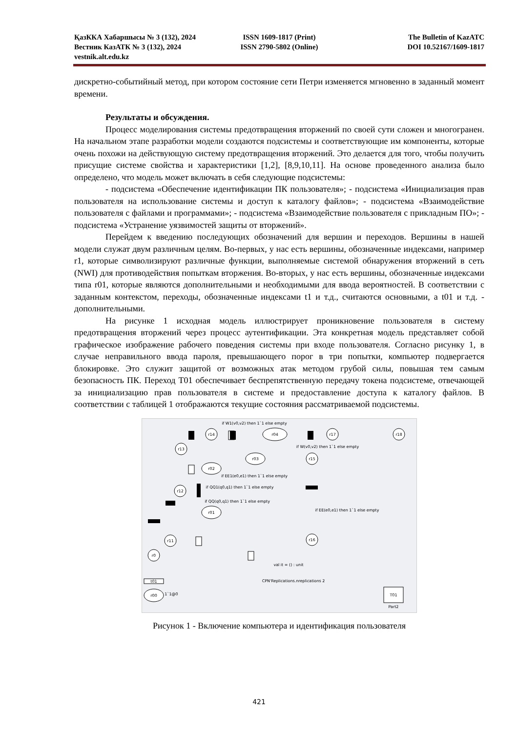ҚазККА Хабаршысы № 3 (132), 2024 ISSN 1609-1817 (Print) The Bulletin of KazATC
Вестник КазАТК № 3 (132), 2024 ISSN 2790-5802 (Online) DOI 10.52167/1609-1817
vestnik.alt.edu.kz
дискретно-событийный метод, при котором состояние сети Петри изменяется мгновенно в заданный момент времени.
Результаты и обсуждения.
Процесс моделирования системы предотвращения вторжений по своей сути сложен и многогранен. На начальном этапе разработки модели создаются подсистемы и соответствующие им компоненты, которые очень похожи на действующую систему предотвращения вторжений. Это делается для того, чтобы получить присущие системе свойства и характеристики [1,2], [8,9,10,11]. На основе проведенного анализа было определено, что модель может включать в себя следующие подсистемы:
- подсистема «Обеспечение идентификации ПК пользователя»; - подсистема «Инициализация прав пользователя на использование системы и доступ к каталогу файлов»; - подсистема «Взаимодействие пользователя с файлами и программами»; - подсистема «Взаимодействие пользователя с прикладным ПО»; - подсистема «Устранение уязвимостей защиты от вторжений».
Перейдем к введению последующих обозначений для вершин и переходов. Вершины в нашей модели служат двум различным целям. Во-первых, у нас есть вершины, обозначенные индексами, например r1, которые символизируют различные функции, выполняемые системой обнаружения вторжений в сеть (NWI) для противодействия попыткам вторжения. Во-вторых, у нас есть вершины, обозначенные индексами типа r01, которые являются дополнительными и необходимыми для ввода вероятностей. В соответствии с заданным контекстом, переходы, обозначенные индексами t1 и т.д., считаются основными, а t01 и т.д. - дополнительными.
На рисунке 1 исходная модель иллюстрирует проникновение пользователя в систему предотвращения вторжений через процесс аутентификации. Эта конкретная модель представляет собой графическое изображение рабочего поведения системы при входе пользователя. Согласно рисунку 1, в случае неправильного ввода пароля, превышающего порог в три попытки, компьютер подвергается блокировке. Это служит защитой от возможных атак методом грубой силы, повышая тем самым безопасность ПК. Переход T01 обеспечивает беспрепятственную передачу токена подсистеме, отвечающей за инициализацию прав пользователя в системе и предоставление доступа к каталогу файлов. В соответствии с таблицей 1 отображаются текущие состояния рассматриваемой подсистемы.
r14
r04
r17
r18
r13
r03
r15
r02
r12
r01
r11
r16
r0
r00
t01
T01
if W1(v0,v2) then 1`1 else empty
if W(v0,v2) then 1`1 else empty
if EE1(e0,e1) then 1`1 else empty
if QQ1(q0,q1) then 1`1 else empty
if QQ(q0,q1) then 1`1 else empty
if EE(e0,e1) then 1`1 else empty
val it = () : unit
CPN'Replications.nreplications 2
1`1@0
Part2
Рисунок 1 - Включение компьютера и идентификация пользователя
421